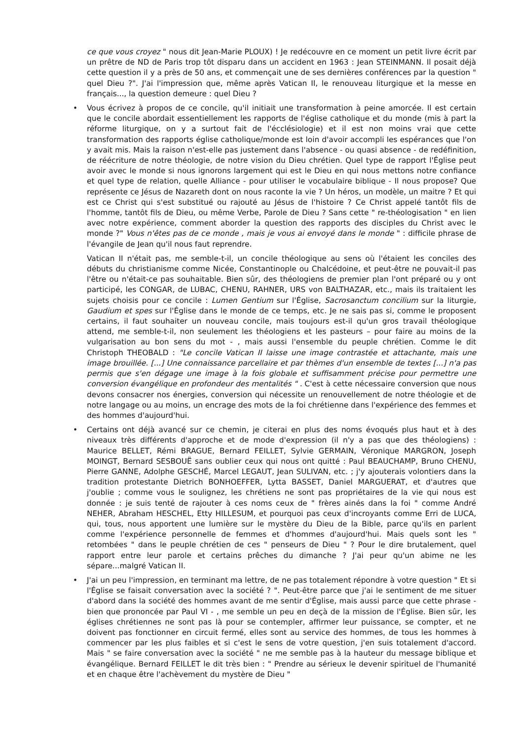ce que vous croyez " nous dit Jean-Marie PLOUX) ! Je redécouvre en ce moment un petit livre écrit par un prêtre de ND de Paris trop tôt disparu dans un accident en 1963 : Jean STEINMANN. Il posait déjà cette question il y a près de 50 ans, et commençait une de ses dernières conférences par la question " quel Dieu ?". J'ai l'impression que, même après Vatican II, le renouveau liturgique et la messe en français..., la question demeure : quel Dieu ?
• Vous écrivez à propos de ce concile, qu'il initiait une transformation à peine amorcée. Il est certain que le concile abordait essentiellement les rapports de l'église catholique et du monde (mis à part la réforme liturgique, on y a surtout fait de l'écclésiologie) et il est non moins vrai que cette transformation des rapports église catholique/monde est loin d'avoir accompli les espérances que l'on y avait mis. Mais la raison n'est-elle pas justement dans l'absence - ou quasi absence - de redéfinition, de réécriture de notre théologie, de notre vision du Dieu chrétien. Quel type de rapport l'Église peut avoir avec le monde si nous ignorons largement qui est le Dieu en qui nous mettons notre confiance et quel type de relation, quelle Alliance - pour utiliser le vocabulaire biblique - Il nous propose? Que représente ce Jésus de Nazareth dont on nous raconte la vie ? Un héros, un modèle, un maitre ? Et qui est ce Christ qui s'est substitué ou rajouté au Jésus de l'histoire ? Ce Christ appelé tantôt fils de l'homme, tantôt fils de Dieu, ou même Verbe, Parole de Dieu ? Sans cette " re-théologisation " en lien avec notre expérience, comment aborder la question des rapports des disciples du Christ avec le monde ?" Vous n'êtes pas de ce monde , mais je vous ai envoyé dans le monde " : difficile phrase de l'évangile de Jean qu'il nous faut reprendre.
Vatican II n'était pas, me semble-t-il, un concile théologique au sens où l'étaient les conciles des débuts du christianisme comme Nicée, Constantinople ou Chalcédoine, et peut-être ne pouvait-il pas l'être ou n'était-ce pas souhaitable. Bien sûr, des théologiens de premier plan l'ont préparé ou y ont participé, les CONGAR, de LUBAC, CHENU, RAHNER, URS von BALTHAZAR, etc., mais ils traitaient les sujets choisis pour ce concile : Lumen Gentium sur l'Église, Sacrosanctum concilium sur la liturgie, Gaudium et spes sur l'Église dans le monde de ce temps, etc. Je ne sais pas si, comme le proposent certains, il faut souhaiter un nouveau concile, mais toujours est-il qu'un gros travail théologique attend, me semble-t-il, non seulement les théologiens et les pasteurs – pour faire au moins de la vulgarisation au bon sens du mot - , mais aussi l'ensemble du peuple chrétien. Comme le dit Christoph THEOBALD : "Le concile Vatican II laisse une image contrastée et attachante, mais une image brouillée. [...] Une connaissance parcellaire et par thèmes d'un ensemble de textes [...] n'a pas permis que s'en dégage une image à la fois globale et suffisamment précise pour permettre une conversion évangélique en profondeur des mentalités " . C'est à cette nécessaire conversion que nous devons consacrer nos énergies, conversion qui nécessite un renouvellement de notre théologie et de notre langage ou au moins, un encrage des mots de la foi chrétienne dans l'expérience des femmes et des hommes d'aujourd'hui.
• Certains ont déjà avancé sur ce chemin, je citerai en plus des noms évoqués plus haut et à des niveaux très différents d'approche et de mode d'expression (il n'y a pas que des théologiens) : Maurice BELLET, Rémi BRAGUE, Bernard FEILLET, Sylvie GERMAIN, Véronique MARGRON, Joseph MOINGT, Bernard SESBOUË sans oublier ceux qui nous ont quitté : Paul BEAUCHAMP, Bruno CHENU, Pierre GANNE, Adolphe GESCHÉ, Marcel LEGAUT, Jean SULIVAN, etc. ; j'y ajouterais volontiers dans la tradition protestante Dietrich BONHOEFFER, Lytta BASSET, Daniel MARGUERAT, et d'autres que j'oublie ; comme vous le soulignez, les chrétiens ne sont pas propriétaires de la vie qui nous est donnée : je suis tenté de rajouter à ces noms ceux de " frères ainés dans la foi " comme André NEHER, Abraham HESCHEL, Etty HILLESUM, et pourquoi pas ceux d'incroyants comme Erri de LUCA, qui, tous, nous apportent une lumière sur le mystère du Dieu de la Bible, parce qu'ils en parlent comme l'expérience personnelle de femmes et d'hommes d'aujourd'hui. Mais quels sont les " retombées " dans le peuple chrétien de ces " penseurs de Dieu " ? Pour le dire brutalement, quel rapport entre leur parole et certains prêches du dimanche ? J'ai peur qu'un abime ne les sépare...malgré Vatican II.
• J'ai un peu l'impression, en terminant ma lettre, de ne pas totalement répondre à votre question " Et si l'Église se faisait conversation avec la société ? ". Peut-être parce que j'ai le sentiment de me situer d'abord dans la société des hommes avant de me sentir d'Église, mais aussi parce que cette phrase - bien que prononcée par Paul VI - , me semble un peu en deçà de la mission de l'Église. Bien sûr, les églises chrétiennes ne sont pas là pour se contempler, affirmer leur puissance, se compter, et ne doivent pas fonctionner en circuit fermé, elles sont au service des hommes, de tous les hommes à commencer par les plus faibles et si c'est le sens de votre question, j'en suis totalement d'accord. Mais " se faire conversation avec la société " ne me semble pas à la hauteur du message biblique et évangélique. Bernard FEILLET le dit très bien : " Prendre au sérieux le devenir spirituel de l'humanité et en chaque être l'achèvement du mystère de Dieu "